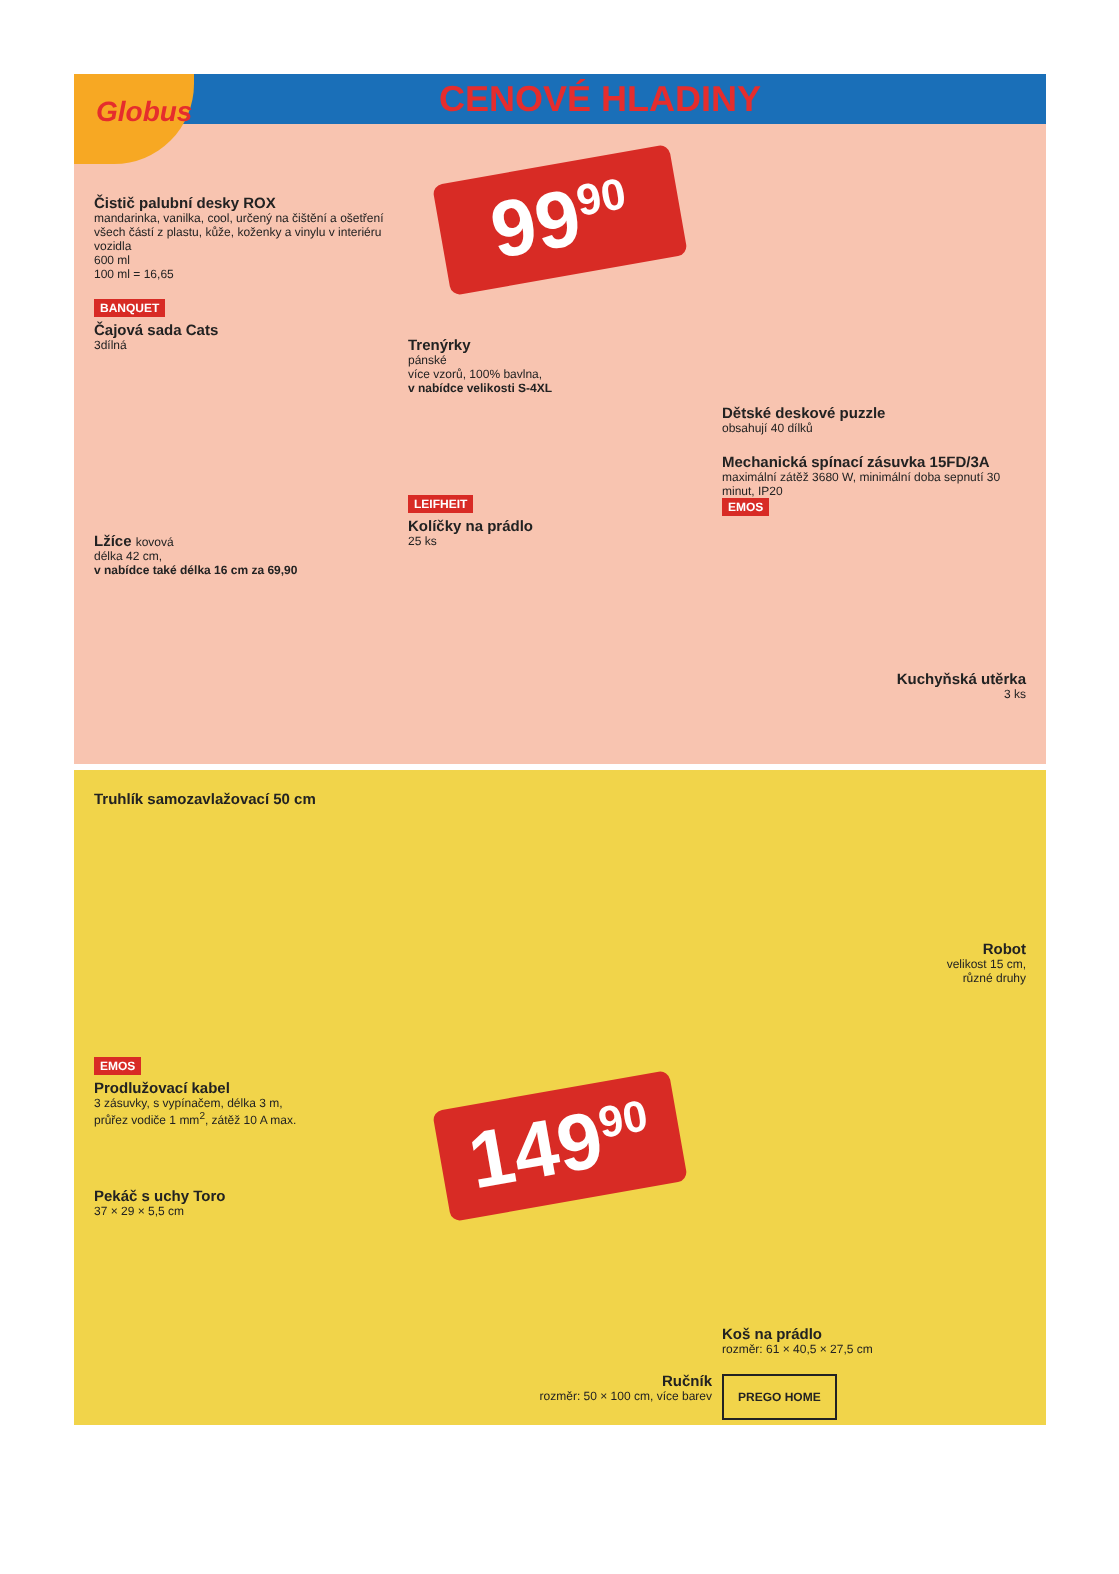Globus
CENOVÉ HLADINY
Čistič palubní desky ROX
mandarinka, vanilka, cool, určený na čištění a ošetření všech částí z plastu, kůže, koženky a vinylu v interiéru vozidla
600 ml
100 ml = 16,65
BANQUET
Čajová sada Cats
3dílná
Lžíce kovová
délka 42 cm,
v nabídce také délka 16 cm za 69,90
99<sup>90</sup>
Trenýrky
pánské
více vzorů, 100% bavlna,
v nabídce velikosti S-4XL
LEIFHEIT
Kolíčky na prádlo
25 ks
Dětské deskové puzzle
obsahují 40 dílků
Mechanická spínací zásuvka 15FD/3A
maximální zátěž 3680 W, minimální doba sepnutí 30 minut, IP20
EMOS
Kuchyňská utěrka
3 ks
Truhlík samozavlažovací 50 cm
EMOS
Prodlužovací kabel
3 zásuvky, s vypínačem, délka 3 m,
průřez vodiče 1 mm<sup>2</sup>, zátěž 10 A max.
Pekáč s uchy Toro
37 × 29 × 5,5 cm
149<sup>90</sup>
Ručník
rozměr: 50 × 100 cm, více barev
Robot
velikost 15 cm,
různé druhy
Koš na prádlo
rozměr: 61 × 40,5 × 27,5 cm
PREGO HOME